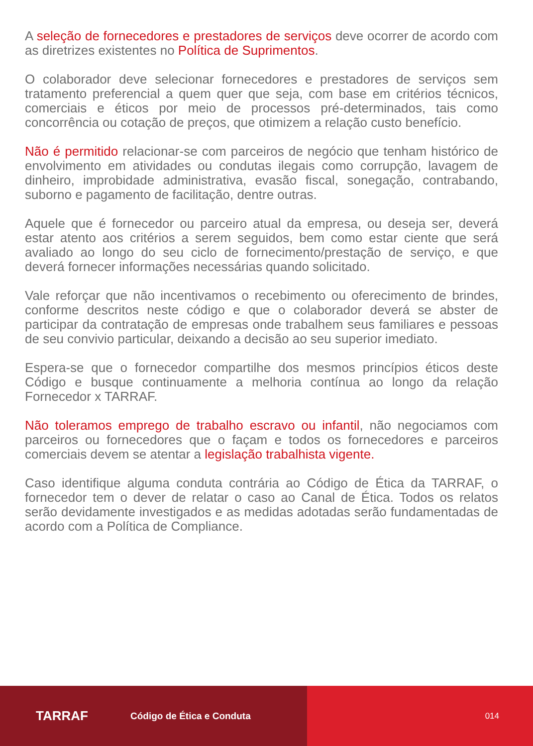A seleção de fornecedores e prestadores de serviços deve ocorrer de acordo com as diretrizes existentes no Política de Suprimentos.
O colaborador deve selecionar fornecedores e prestadores de serviços sem tratamento preferencial a quem quer que seja, com base em critérios técnicos, comerciais e éticos por meio de processos pré-determinados, tais como concorrência ou cotação de preços, que otimizem a relação custo benefício.
Não é permitido relacionar-se com parceiros de negócio que tenham histórico de envolvimento em atividades ou condutas ilegais como corrupção, lavagem de dinheiro, improbidade administrativa, evasão fiscal, sonegação, contrabando, suborno e pagamento de facilitação, dentre outras.
Aquele que é fornecedor ou parceiro atual da empresa, ou deseja ser, deverá estar atento aos critérios a serem seguidos, bem como estar ciente que será avaliado ao longo do seu ciclo de fornecimento/prestação de serviço, e que deverá fornecer informações necessárias quando solicitado.
Vale reforçar que não incentivamos o recebimento ou oferecimento de brindes, conforme descritos neste código e que o colaborador deverá se abster de participar da contratação de empresas onde trabalhem seus familiares e pessoas de seu convivio particular, deixando a decisão ao seu superior imediato.
Espera-se que o fornecedor compartilhe dos mesmos princípios éticos deste Código e busque continuamente a melhoria contínua ao longo da relação Fornecedor x TARRAF.
Não toleramos emprego de trabalho escravo ou infantil, não negociamos com parceiros ou fornecedores que o façam e todos os fornecedores e parceiros comerciais devem se atentar a legislação trabalhista vigente.
Caso identifique alguma conduta contrária ao Código de Ética da TARRAF, o fornecedor tem o dever de relatar o caso ao Canal de Ética. Todos os relatos serão devidamente investigados e as medidas adotadas serão fundamentadas de acordo com a Política de Compliance.
TARRAF Código de Ética e Conduta 014